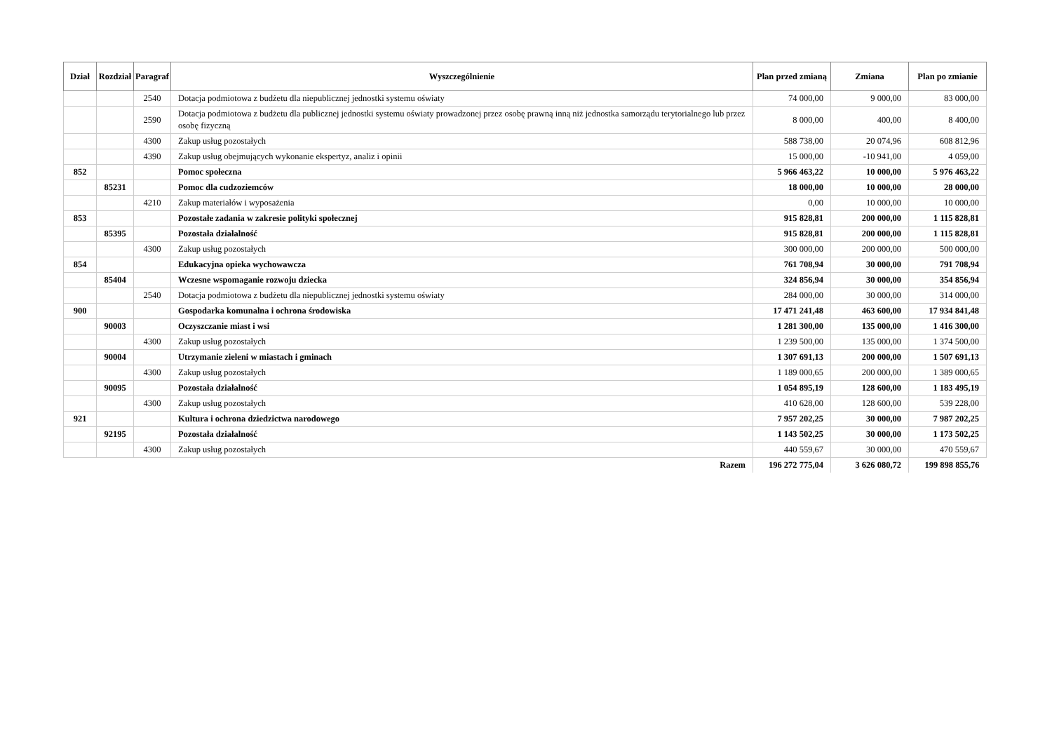| Dział | Rozdział | Paragraf | Wyszczególnienie | Plan przed zmianą | Zmiana | Plan po zmianie |
| --- | --- | --- | --- | --- | --- | --- |
| | | 2540 | Dotacja podmiotowa z budżetu dla niepublicznej jednostki systemu oświaty | 74 000,00 | 9 000,00 | 83 000,00 |
| | | 2590 | Dotacja podmiotowa z budżetu dla publicznej jednostki systemu oświaty prowadzonej przez osobę prawną inną niż jednostka samorządu terytorialnego lub przez osobę fizyczną | 8 000,00 | 400,00 | 8 400,00 |
| | | 4300 | Zakup usług pozostałych | 588 738,00 | 20 074,96 | 608 812,96 |
| | | 4390 | Zakup usług obejmujących wykonanie ekspertyz, analiz i opinii | 15 000,00 | -10 941,00 | 4 059,00 |
| 852 | | | Pomoc społeczna | 5 966 463,22 | 10 000,00 | 5 976 463,22 |
| | 85231 | | Pomoc dla cudzoziemców | 18 000,00 | 10 000,00 | 28 000,00 |
| | | 4210 | Zakup materiałów i wyposażenia | 0,00 | 10 000,00 | 10 000,00 |
| 853 | | | Pozostałe zadania w zakresie polityki społecznej | 915 828,81 | 200 000,00 | 1 115 828,81 |
| | 85395 | | Pozostała działalność | 915 828,81 | 200 000,00 | 1 115 828,81 |
| | | 4300 | Zakup usług pozostałych | 300 000,00 | 200 000,00 | 500 000,00 |
| 854 | | | Edukacyjna opieka wychowawcza | 761 708,94 | 30 000,00 | 791 708,94 |
| | 85404 | | Wczesne wspomaganie rozwoju dziecka | 324 856,94 | 30 000,00 | 354 856,94 |
| | | 2540 | Dotacja podmiotowa z budżetu dla niepublicznej jednostki systemu oświaty | 284 000,00 | 30 000,00 | 314 000,00 |
| 900 | | | Gospodarka komunalna i ochrona środowiska | 17 471 241,48 | 463 600,00 | 17 934 841,48 |
| | 90003 | | Oczyszczanie miast i wsi | 1 281 300,00 | 135 000,00 | 1 416 300,00 |
| | | 4300 | Zakup usług pozostałych | 1 239 500,00 | 135 000,00 | 1 374 500,00 |
| | 90004 | | Utrzymanie zieleni w miastach i gminach | 1 307 691,13 | 200 000,00 | 1 507 691,13 |
| | | 4300 | Zakup usług pozostałych | 1 189 000,65 | 200 000,00 | 1 389 000,65 |
| | 90095 | | Pozostała działalność | 1 054 895,19 | 128 600,00 | 1 183 495,19 |
| | | 4300 | Zakup usług pozostałych | 410 628,00 | 128 600,00 | 539 228,00 |
| 921 | | | Kultura i ochrona dziedzictwa narodowego | 7 957 202,25 | 30 000,00 | 7 987 202,25 |
| | 92195 | | Pozostała działalność | 1 143 502,25 | 30 000,00 | 1 173 502,25 |
| | | 4300 | Zakup usług pozostałych | 440 559,67 | 30 000,00 | 470 559,67 |
| Razem | | | | 196 272 775,04 | 3 626 080,72 | 199 898 855,76 |